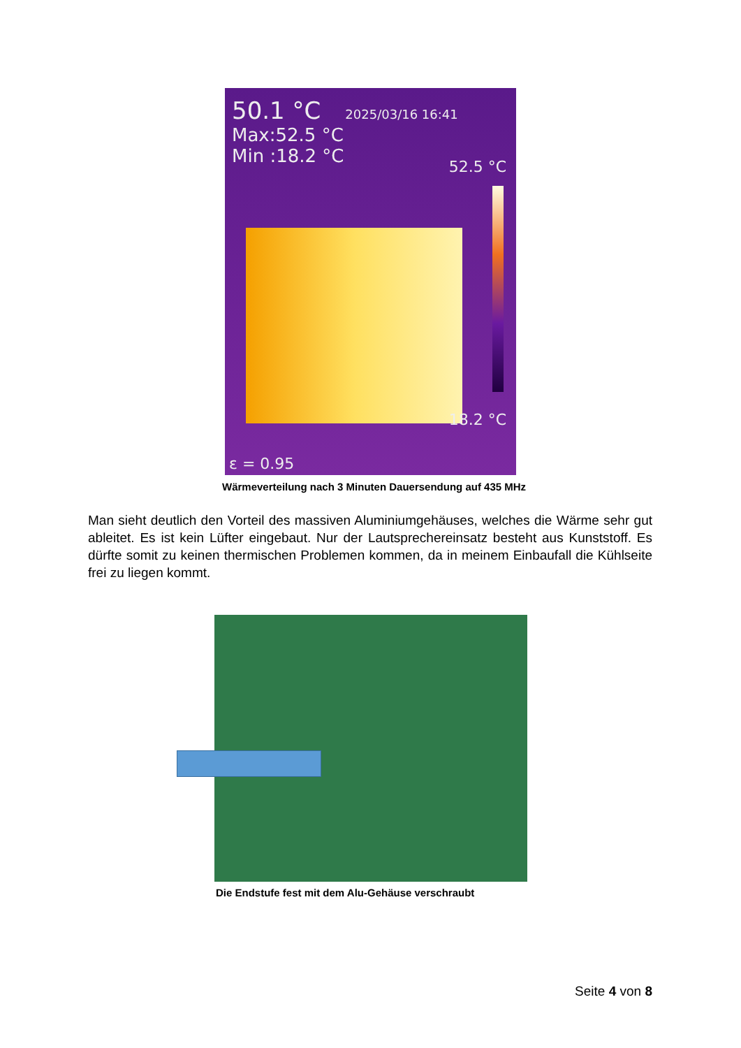50.1 °C 2025/03/16 16:41
Max:52.5 °C
Min :18.2 °C
52.5 °C
18.2 °C
ε = 0.95
Wärmeverteilung nach 3 Minuten Dauersendung auf 435 MHz
Man sieht deutlich den Vorteil des massiven Aluminiumgehäuses, welches die Wärme sehr gut ableitet. Es ist kein Lüfter eingebaut. Nur der Lautsprechereinsatz besteht aus Kunststoff. Es dürfte somit zu keinen thermischen Problemen kommen, da in meinem Einbaufall die Kühl­seite frei zu liegen kommt.
Die Endstufe fest mit dem Alu-Gehäuse verschraubt
Seite 4 von 8